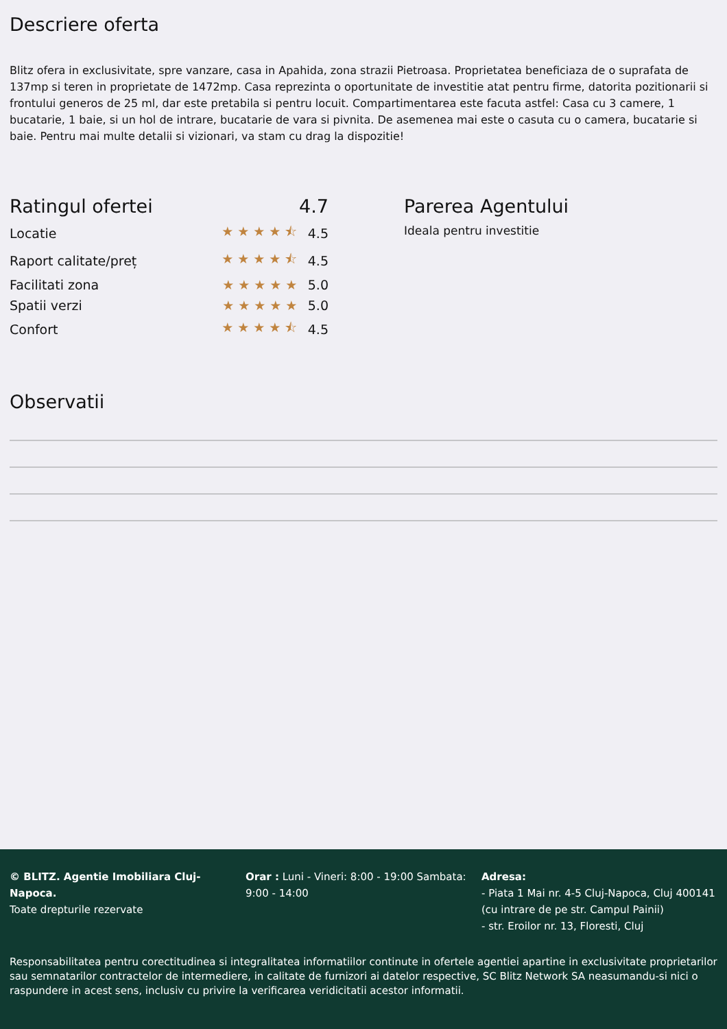Descriere oferta
Blitz ofera in exclusivitate, spre vanzare, casa in Apahida, zona strazii Pietroasa. Proprietatea beneficiaza de o suprafata de 137mp si teren in proprietate de 1472mp. Casa reprezinta o oportunitate de investitie atat pentru firme, datorita pozitionarii si frontului generos de 25 ml, dar este pretabila si pentru locuit. Compartimentarea este facuta astfel: Casa cu 3 camere, 1 bucatarie, 1 baie, si un hol de intrare, bucatarie de vara si pivnita. De asemenea mai este o casuta cu o camera, bucatarie si baie. Pentru mai multe detalii si vizionari, va stam cu drag la dispozitie!
| Ratingul ofertei | 4.7 | |
| Locatie | ★★★★⯪ | 4.5 |
| Raport calitate/preț | ★★★★⯪ | 4.5 |
| Facilitati zona | ★★★★★ | 5.0 |
| Spatii verzi | ★★★★★ | 5.0 |
| Confort | ★★★★⯪ | 4.5 |
Parerea Agentului
Ideala pentru investitie
Observatii
© BLITZ. Agentie Imobiliara Cluj-Napoca.
Toate drepturile rezervate
Orar : Luni - Vineri: 8:00 - 19:00 Sambata: 9:00 - 14:00
Adresa:
- Piata 1 Mai nr. 4-5 Cluj-Napoca, Cluj 400141 (cu intrare de pe str. Campul Painii)
- str. Eroilor nr. 13, Floresti, Cluj
Responsabilitatea pentru corectitudinea si integralitatea informatiilor continute in ofertele agentiei apartine in exclusivitate proprietarilor sau semnatarilor contractelor de intermediere, in calitate de furnizori ai datelor respective, SC Blitz Network SA neasumandu-si nici o raspundere in acest sens, inclusiv cu privire la verificarea veridicitatii acestor informatii.